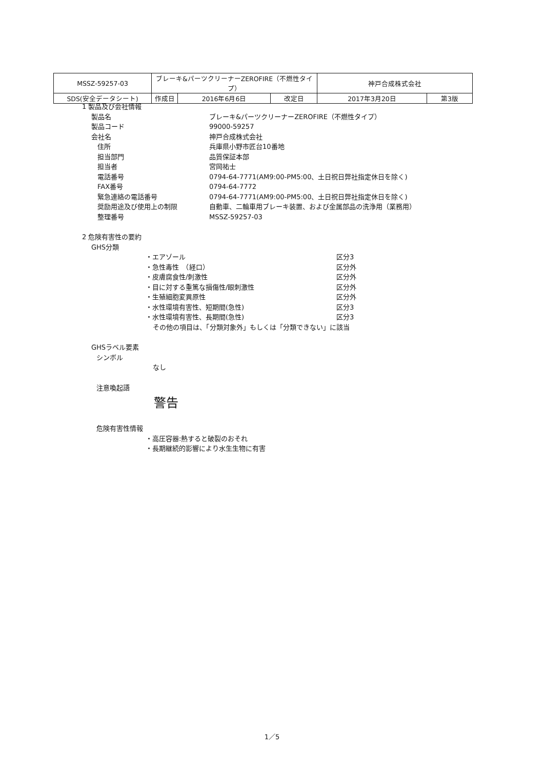| MSSZ-59257-03 | ブレーキ&パーツクリーナーZEROFIRE（不燃性タイプ） | | | 神戸合成株式会社 | |
| SDS(安全データシート) | 作成日 | 2016年6月6日 | 改定日 | 2017年3月20日 | 第3版 |
1 製品及び会社情報
製品名 ブレーキ&パーツクリーナーZEROFIRE（不燃性タイプ）
製品コード 99000-59257
会社名 神戸合成株式会社
住所 兵庫県小野市匠台10番地
担当部門 品質保証本部
担当者 宮岡祐士
電話番号 0794-64-7771(AM9:00-PM5:00、土日祝日弊社指定休日を除く)
FAX番号 0794-64-7772
緊急連絡の電話番号 0794-64-7771(AM9:00-PM5:00、土日祝日弊社指定休日を除く)
奨励用途及び使用上の制限 自動車、二輪車用ブレーキ装置、および金属部品の洗浄用（業務用）
整理番号 MSSZ-59257-03
2 危険有害性の要約
GHS分類
・エアゾール 区分3
・急性毒性　（経口） 区分外
・皮膚腐食性/刺激性 区分外
・目に対する重篤な損傷性/眼刺激性 区分外
・生殖細胞変異原性 区分外
・水性環境有害性、短期間(急性) 区分3
・水性環境有害性、長期間(急性) 区分3
その他の項目は、「分類対象外」もしくは「分類できない」に該当
GHSラベル要素
シンボル
なし
注意喚起語
警告
危険有害性情報
・高圧容器:熱すると破裂のおそれ
・長期継続的影響により水生生物に有害
1／5